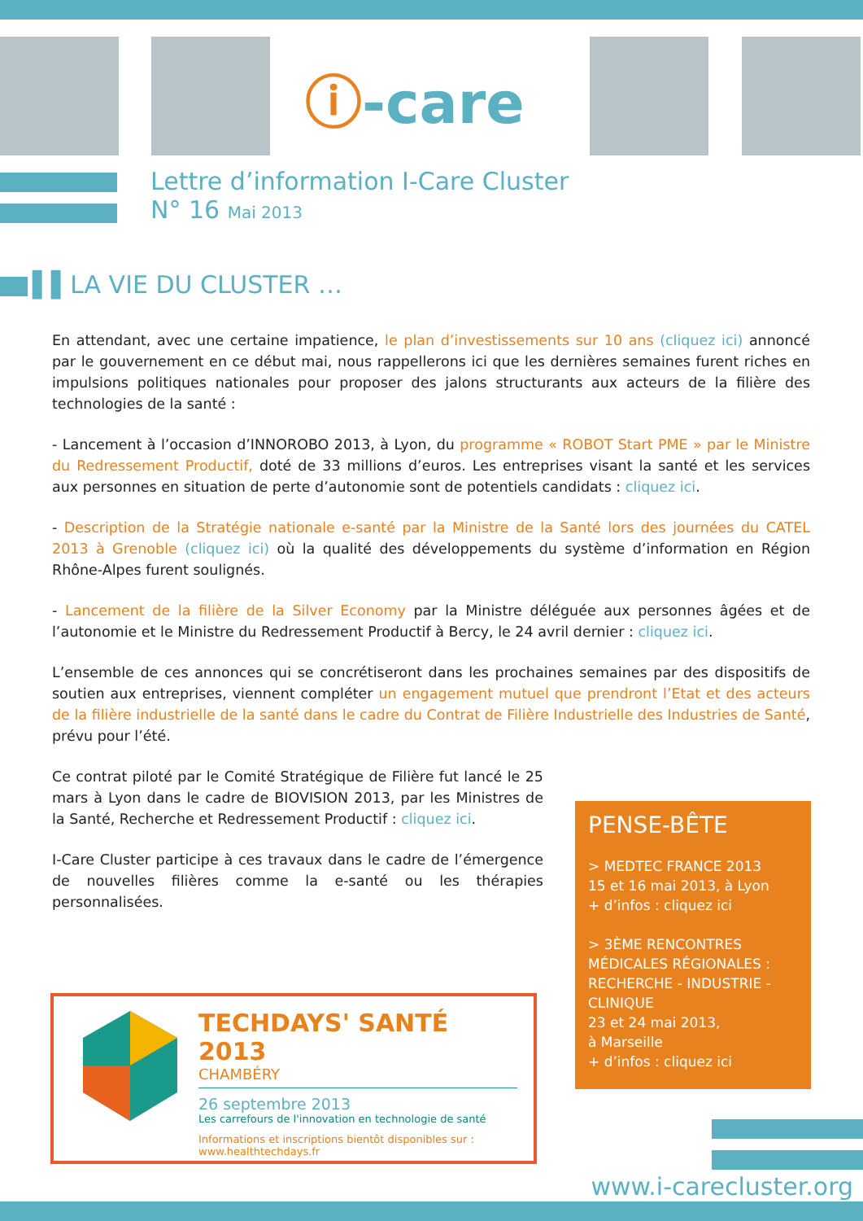ⓘ-care
Lettre d’information I-Care Cluster
N° 16 Mai 2013
▌▌LA VIE DU CLUSTER …
En attendant, avec une certaine impatience, le plan d’investissements sur 10 ans (cliquez ici) annoncé par le gouvernement en ce début mai, nous rappellerons ici que les dernières semaines furent riches en impulsions politiques nationales pour proposer des jalons structurants aux acteurs de la filière des technologies de la santé :
- Lancement à l’occasion d’INNOROBO 2013, à Lyon, du programme « ROBOT Start PME » par le Ministre du Redressement Productif, doté de 33 millions d’euros. Les entreprises visant la santé et les services aux personnes en situation de perte d’autonomie sont de potentiels candidats : cliquez ici.
- Description de la Stratégie nationale e-santé par la Ministre de la Santé lors des journées du CATEL 2013 à Grenoble (cliquez ici) où la qualité des développements du système d’information en Région Rhône-Alpes furent soulignés.
- Lancement de la filière de la Silver Economy par la Ministre déléguée aux personnes âgées et de l’autonomie et le Ministre du Redressement Productif à Bercy, le 24 avril dernier : cliquez ici.
L’ensemble de ces annonces qui se concrétiseront dans les prochaines semaines par des dispositifs de soutien aux entreprises, viennent compléter un engagement mutuel que prendront l’Etat et des acteurs de la filière industrielle de la santé dans le cadre du Contrat de Filière Industrielle des Industries de Santé, prévu pour l’été.
Ce contrat piloté par le Comité Stratégique de Filière fut lancé le 25 mars à Lyon dans le cadre de BIOVISION 2013, par les Ministres de la Santé, Recherche et Redressement Productif : cliquez ici.
I-Care Cluster participe à ces travaux dans le cadre de l’émergence de nouvelles filières comme la e-santé ou les thérapies personnalisées.
TECHDAYS' SANTÉ 2013
CHAMBÉRY
26 septembre 2013
Les carrefours de l'innovation en technologie de santé
Informations et inscriptions bientôt disponibles sur : www.healthtechdays.fr
PENSE-BÊTE
> MEDTEC FRANCE 2013
15 et 16 mai 2013, à Lyon
+ d’infos : cliquez ici
> 3ÈME RENCONTRES MÉDICALES RÉGIONALES : RECHERCHE - INDUSTRIE - CLINIQUE
23 et 24 mai 2013,
à Marseille
+ d’infos : cliquez ici
www.i-carecluster.org